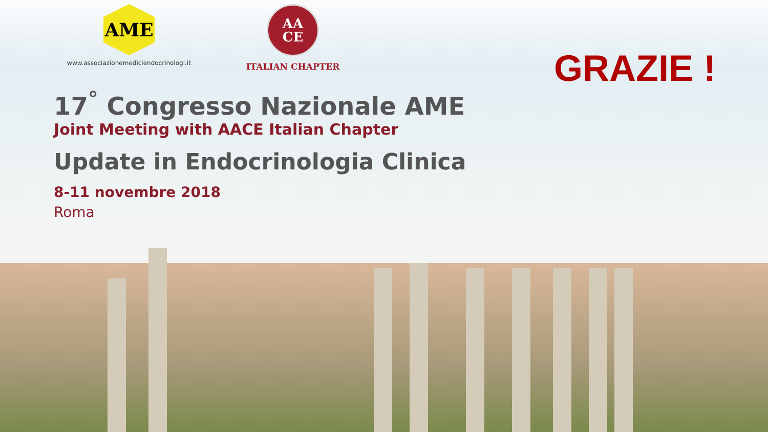AME
www.associazionemediciendocrinologi.it
AA
CE
ITALIAN CHAPTER
GRAZIE !
17<sup>°</sup> Congresso Nazionale AME
Joint Meeting with AACE Italian Chapter
Update in Endocrinologia Clinica
8-11 novembre 2018
Roma